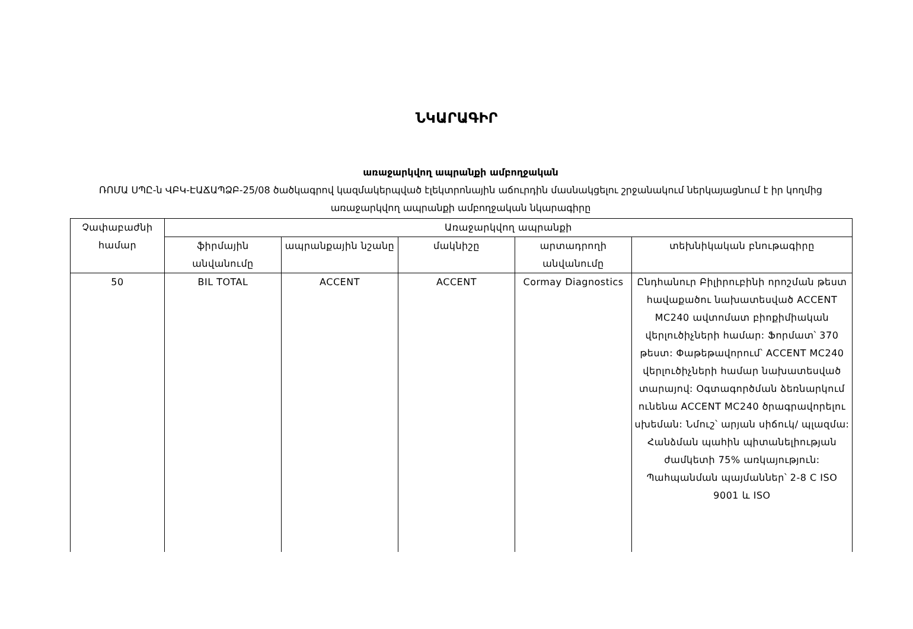ՆԿԱՐԱԳԻՐ
առաջարկվող ապրանքի ամբողջական
ՌՈՄԱ ՍՊԸ-ն ՎԲԿ-ԷԱՃԱՊՁԲ-25/08 ծածկագրով կազմակերպված էլեկտրոնային աճուրդին մասնակցելու շրջանակում ներկայացնում է իր կողմից առաջարկվող ապրանքի ամբողջական նկարագիրը
| Չափաբաժնի համար | Առաջարկվող ապրանքի | | | | |
| --- | --- | --- | --- | --- | --- |
| | ֆիրմային անվանումը | ապրանքային նշանը | մակնիշը | արտադրողի անվանումը | տեխնիկական բնութագիրը |
| 50 | BIL TOTAL | ACCENT | ACCENT | Cormay Diagnostics | Ընդհանուր Բիլիրուբինի որոշման թեստ հավաքածու նախատեսված ACCENT MC240 ավտոմատ բիոքիմիական վերլուծիչների համար: Ֆորմատ՝ 370 թեստ: Փաթեթավորում՝ ACCENT MC240 վերլուծիչների համար նախատեսված տարայով: Օգտագործման ձեռնարկում ունենա ACCENT MC240 ծրագրավորելու սխեման: Նմուշ՝ արյան սիճուկ/ պլազմա: Հանձման պահին պիտանելիության ժամկետի 75% առկայություն: Պահպանման պայմաններ՝ 2-8 C ISO 9001 և ISO |